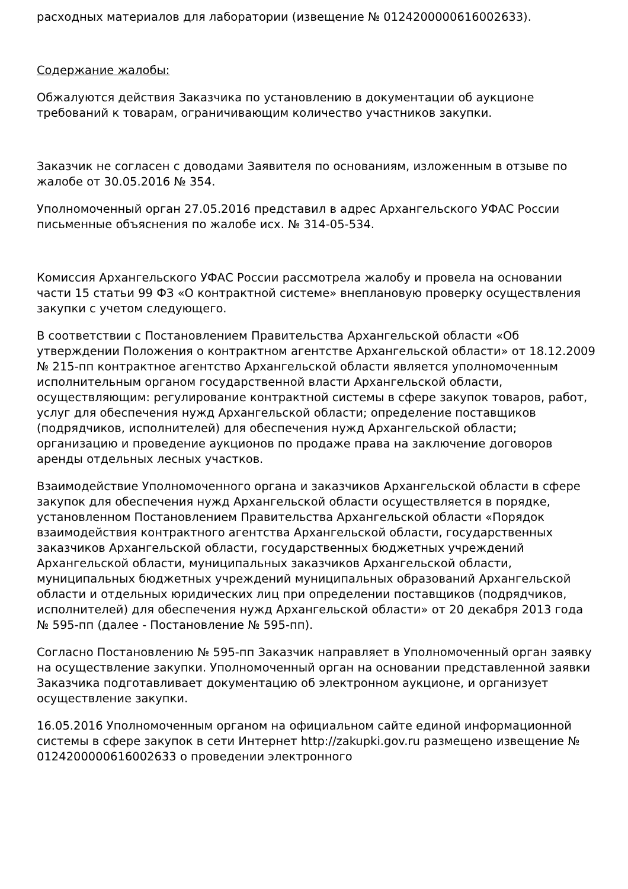расходных материалов для лаборатории (извещение № 0124200000616002633).
Содержание жалобы:
Обжалуются действия Заказчика по установлению в документации об аукционе требований к товарам, ограничивающим количество участников закупки.
Заказчик не согласен с доводами Заявителя по основаниям, изложенным в отзыве по жалобе от 30.05.2016 № 354.
Уполномоченный орган 27.05.2016 представил в адрес Архангельского УФАС России письменные объяснения по жалобе исх. № 314-05-534.
Комиссия Архангельского УФАС России рассмотрела жалобу и провела на основании части 15 статьи 99 ФЗ «О контрактной системе» внеплановую проверку осуществления закупки с учетом следующего.
В соответствии с Постановлением Правительства Архангельской области «Об утверждении Положения о контрактном агентстве Архангельской области» от 18.12.2009 № 215-пп контрактное агентство Архангельской области является уполномоченным исполнительным органом государственной власти Архангельской области, осуществляющим: регулирование контрактной системы в сфере закупок товаров, работ, услуг для обеспечения нужд Архангельской области; определение поставщиков (подрядчиков, исполнителей) для обеспечения нужд Архангельской области; организацию и проведение аукционов по продаже права на заключение договоров аренды отдельных лесных участков.
Взаимодействие Уполномоченного органа и заказчиков Архангельской области в сфере закупок для обеспечения нужд Архангельской области осуществляется в порядке, установленном Постановлением Правительства Архангельской области «Порядок взаимодействия контрактного агентства Архангельской области, государственных заказчиков Архангельской области, государственных бюджетных учреждений Архангельской области, муниципальных заказчиков Архангельской области, муниципальных бюджетных учреждений муниципальных образований Архангельской области и отдельных юридических лиц при определении поставщиков (подрядчиков, исполнителей) для обеспечения нужд Архангельской области» от 20 декабря 2013 года № 595-пп (далее - Постановление № 595-пп).
Согласно Постановлению № 595-пп Заказчик направляет в Уполномоченный орган заявку на осуществление закупки. Уполномоченный орган на основании представленной заявки Заказчика подготавливает документацию об электронном аукционе, и организует осуществление закупки.
16.05.2016 Уполномоченным органом на официальном сайте единой информационной системы в сфере закупок в сети Интернет http://zakupki.gov.ru размещено извещение № 0124200000616002633 о проведении электронного